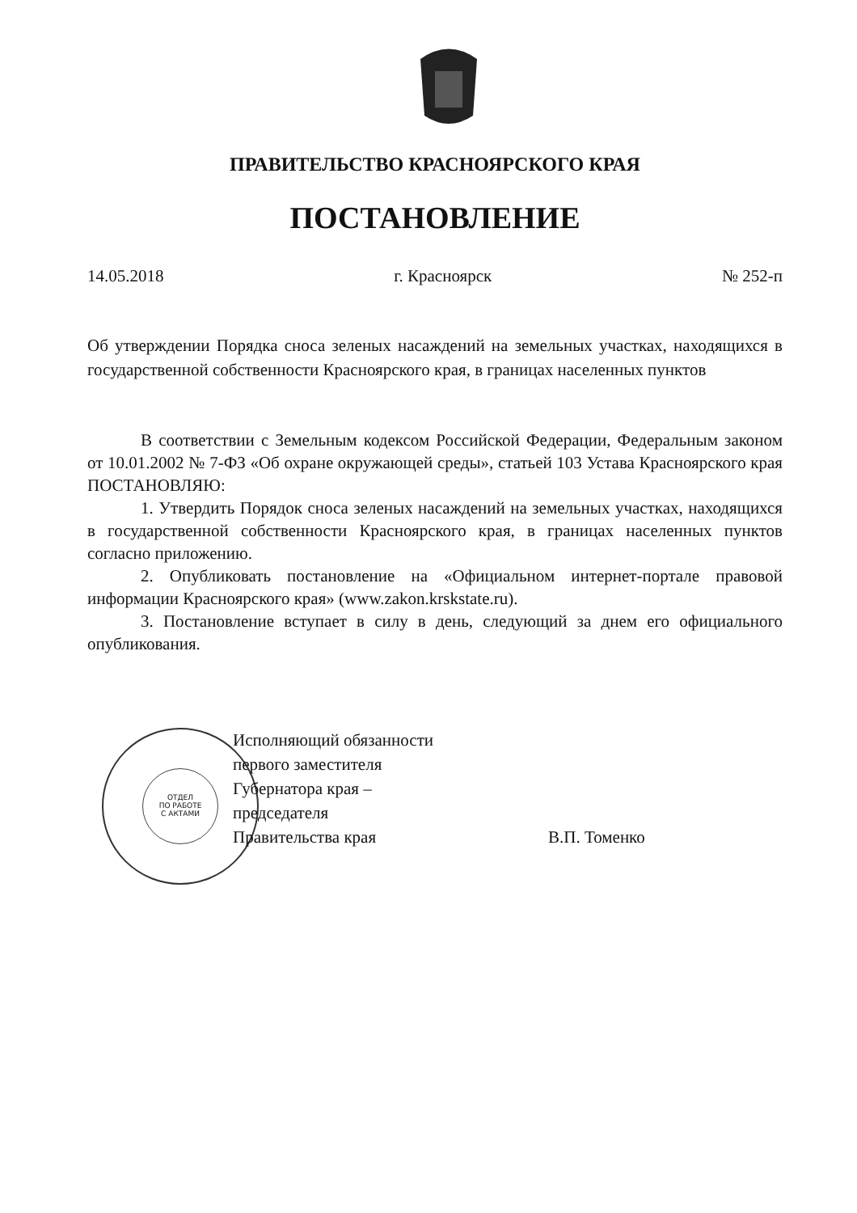ОТДЕЛ
ПО РАБОТЕ
С АКТАМИ
ПРАВИТЕЛЬСТВО КРАСНОЯРСКОГО КРАЯ
ПОСТАНОВЛЕНИЕ
14.05.2018 г. Красноярск № 252-п
Об утверждении Порядка сноса зеленых насаждений на земельных участках, находящихся в государственной собственности Красноярского края, в границах населенных пунктов
В соответствии с Земельным кодексом Российской Федерации, Федеральным законом от 10.01.2002 № 7-ФЗ «Об охране окружающей среды», статьей 103 Устава Красноярского края ПОСТАНОВЛЯЮ:
1. Утвердить Порядок сноса зеленых насаждений на земельных участках, находящихся в государственной собственности Красноярского края, в границах населенных пунктов согласно приложению.
2. Опубликовать постановление на «Официальном интернет-портале правовой информации Красноярского края» (www.zakon.krskstate.ru).
3. Постановление вступает в силу в день, следующий за днем его официального опубликования.
Исполняющий обязанности
первого заместителя
Губернатора края –
председателя
Правительства края
В.П. Томенко